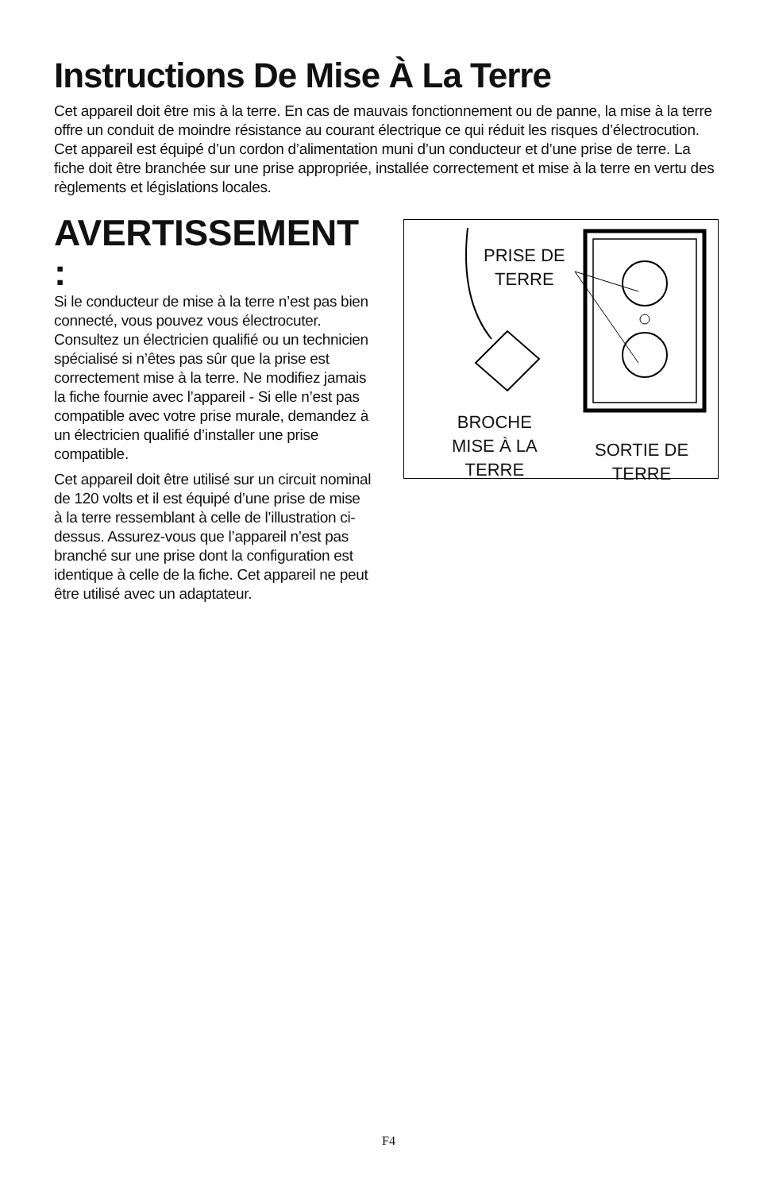Instructions De Mise À La Terre
Cet appareil doit être mis à la terre. En cas de mauvais fonctionnement ou de panne, la mise à la terre offre un conduit de moindre résistance au courant électrique ce qui réduit les risques d’électrocution. Cet appareil est équipé d’un cordon d’alimentation muni d’un conducteur et d’une prise de terre. La fiche doit être branchée sur une prise appropriée, installée correctement et mise à la terre en vertu des règlements et législations locales.
AVERTISSEMENT :
Si le conducteur de mise à la terre n’est pas bien connecté, vous pouvez vous électrocuter. Consultez un électricien qualifié ou un technicien spécialisé si n’êtes pas sûr que la prise est correctement mise à la terre. Ne modifiez jamais la fiche fournie avec l’appareil - Si elle n’est pas compatible avec votre prise murale, demandez à un électricien qualifié d’installer une prise compatible.
Cet appareil doit être utilisé sur un circuit nominal de 120 volts et il est équipé d’une prise de mise à la terre ressemblant à celle de l’illustration ci-dessus. Assurez-vous que l’appareil n’est pas branché sur une prise dont la configuration est identique à celle de la fiche. Cet appareil ne peut être utilisé avec un adaptateur.
PRISE DE
TERRE
BROCHE
MISE À LA
TERRE
SORTIE DE
TERRE
F4